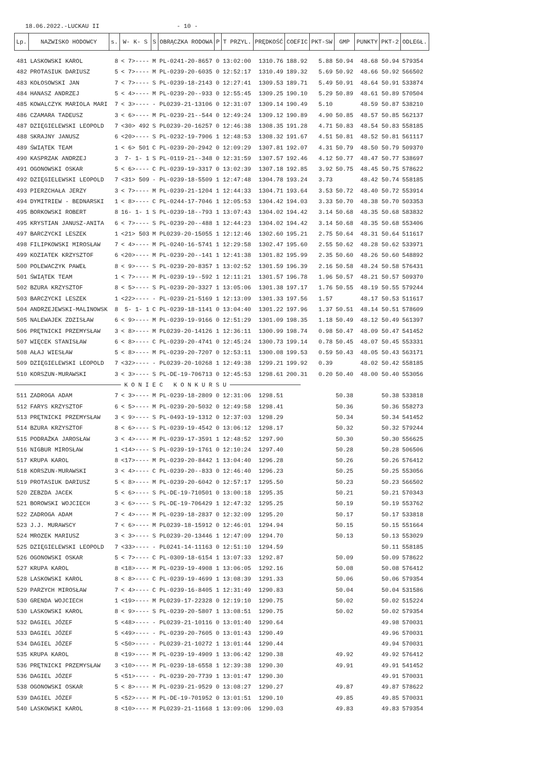18.06.2022.-LUCKAU II - 10 -
| Lp. | NAZWISKO HODOWCY | s. | W- K- S | S | OBRĄCZKA RODOWA | P | T PRZYL. | PRĘDKOŚĆ | COEFIC | PKT-SW | GMP | PUNKTY | PKT-2 | ODLEGŁ. |
| --- | --- | --- | --- | --- | --- | --- | --- | --- | --- | --- | --- | --- | --- | --- |
| 481 | LASKOWSKI KAROL | 8 | < 7>---- | M | PL-0241-20-8657 | 0 | 13:02:00 | 1310.76 | 188.92 | 5.88 | 50.94 | 48.68 | 50.94 | 579354 |
| 482 | PROTASIUK DARIUSZ | 5 | < 7>---- | M | PL-0239-20-6035 | 0 | 12:52:17 | 1310.49 | 189.32 | 5.69 | 50.92 | 48.66 | 50.92 | 566502 |
| 483 | KOŁOSOWSKI JAN | 7 | < 7>---- | S | PL-0239-18-2143 | 0 | 12:27:41 | 1309.53 | 189.71 | 5.49 | 50.91 | 48.64 | 50.91 | 533874 |
| 484 | HANASZ ANDRZEJ | 5 | < 4>---- | M | PL-0239-20--933 | 0 | 12:55:45 | 1309.25 | 190.10 | 5.29 | 50.89 | 48.61 | 50.89 | 570504 |
| 485 | KOWALCZYK MARIOLA MARI | 7 | < 3>---- | - | PL0239-21-13106 | 0 | 12:31:07 | 1309.14 | 190.49 | 5.10 | | 48.59 | 50.87 | 538210 |
| 486 | CZAMARA TADEUSZ | 3 | < 6>---- | M | PL-0239-21--544 | 0 | 12:49:24 | 1309.12 | 190.89 | 4.90 | 50.85 | 48.57 | 50.85 | 562137 |
| 487 | DZIĘGIELEWSKI LEOPOLD | 7 | <30> 492 | S | PL0239-20-16257 | 0 | 12:46:38 | 1308.35 | 191.28 | 4.71 | 50.83 | 48.54 | 50.83 | 558185 |
| 488 | SKRAJNY JANUSZ | 6 | <20>---- | S | PL-0232-19-7906 | 1 | 12:48:53 | 1308.32 | 191.67 | 4.51 | 50.81 | 48.52 | 50.81 | 561117 |
| 489 | ŚWIĄTEK TEAM | 1 | < 6> 501 | C | PL-0239-20-2942 | 0 | 12:09:29 | 1307.81 | 192.07 | 4.31 | 50.79 | 48.50 | 50.79 | 509370 |
| 490 | KASPRZAK ANDRZEJ | 3 | 7- 1- 1 | S | PL-0119-21--348 | 0 | 12:31:59 | 1307.57 | 192.46 | 4.12 | 50.77 | 48.47 | 50.77 | 538697 |
| 491 | OGONOWSKI OSKAR | 5 | < 6>---- | C | PL-0239-19-3317 | 0 | 13:02:39 | 1307.18 | 192.85 | 3.92 | 50.75 | 48.45 | 50.75 | 578622 |
| 492 | DZIĘGIELEWSKI LEOPOLD | 7 | <31> 509 | - | PL-0239-18-5509 | 1 | 12:47:48 | 1304.78 | 193.24 | 3.73 | | 48.42 | 50.74 | 558185 |
| 493 | PIERZCHAŁA JERZY | 3 | < 7>---- | M | PL-0239-21-1204 | 1 | 12:44:33 | 1304.71 | 193.64 | 3.53 | 50.72 | 48.40 | 50.72 | 553914 |
| 494 | DYMITRIEW - BEDNARSKI | 1 | < 8>---- | C | PL-0244-17-7046 | 1 | 12:05:53 | 1304.42 | 194.03 | 3.33 | 50.70 | 48.38 | 50.70 | 503353 |
| 495 | BORKOWSKI ROBERT | 8 | 16- 1- 1 | S | PL-0239-18--793 | 1 | 13:07:43 | 1304.02 | 194.42 | 3.14 | 50.68 | 48.35 | 50.68 | 583832 |
| 495 | KRYSTIAN JANUSZ-ANITA | 6 | < 7>---- | S | PL-0239-20--488 | 1 | 12:44:23 | 1304.02 | 194.42 | 3.14 | 50.68 | 48.35 | 50.68 | 553406 |
| 497 | BARCZYCKI LESZEK | 1 | <21> 503 | M | PL0239-20-15055 | 1 | 12:12:46 | 1302.60 | 195.21 | 2.75 | 50.64 | 48.31 | 50.64 | 511617 |
| 498 | FILIPKOWSKI MIROSŁAW | 7 | < 4>---- | M | PL-0240-16-5741 | 1 | 12:29:58 | 1302.47 | 195.60 | 2.55 | 50.62 | 48.28 | 50.62 | 533971 |
| 499 | KOZIATEK KRZYSZTOF | 6 | <20>---- | M | PL-0239-20--141 | 1 | 12:41:38 | 1301.82 | 195.99 | 2.35 | 50.60 | 48.26 | 50.60 | 548892 |
| 500 | POLEWACZYK PAWEŁ | 8 | < 9>---- | S | PL-0239-20-8357 | 1 | 13:02:52 | 1301.59 | 196.39 | 2.16 | 50.58 | 48.24 | 50.58 | 576431 |
| 501 | ŚWIĄTEK TEAM | 1 | < 7>---- | M | PL-0239-19--592 | 1 | 12:11:21 | 1301.57 | 196.78 | 1.96 | 50.57 | 48.21 | 50.57 | 509370 |
| 502 | BZURA KRZYSZTOF | 8 | < 5>---- | S | PL-0239-20-3327 | 1 | 13:05:06 | 1301.38 | 197.17 | 1.76 | 50.55 | 48.19 | 50.55 | 579244 |
| 503 | BARCZYCKI LESZEK | 1 | <22>---- | - | PL-0239-21-5169 | 1 | 12:13:09 | 1301.33 | 197.56 | 1.57 | | 48.17 | 50.53 | 511617 |
| 504 | ANDRZEJEWSKI-MALINOWSK | 8 | 5- 1- 1 | C | PL-0239-18-1141 | 0 | 13:04:40 | 1301.22 | 197.96 | 1.37 | 50.51 | 48.14 | 50.51 | 578609 |
| 505 | NALEWAJEK ZDZISŁAW | 6 | < 9>---- | M | PL-0239-19-9166 | 0 | 12:51:29 | 1301.09 | 198.35 | 1.18 | 50.49 | 48.12 | 50.49 | 561397 |
| 506 | PRĘTNICKI PRZEMYSŁAW | 3 | < 8>---- | M | PL0239-20-14126 | 1 | 12:36:11 | 1300.99 | 198.74 | 0.98 | 50.47 | 48.09 | 50.47 | 541452 |
| 507 | WIĘCEK STANISŁAW | 6 | < 8>---- | C | PL-0239-20-4741 | 0 | 12:45:24 | 1300.73 | 199.14 | 0.78 | 50.45 | 48.07 | 50.45 | 553331 |
| 508 | AŁAJ WIESŁAW | 5 | < 8>---- | M | PL-0239-20-7207 | 0 | 12:53:11 | 1300.08 | 199.53 | 0.59 | 50.43 | 48.05 | 50.43 | 563171 |
| 509 | DZIĘGIELEWSKI LEOPOLD | 7 | <32>---- | - | PL0239-20-10268 | 1 | 12:49:38 | 1299.21 | 199.92 | 0.39 | | 48.02 | 50.42 | 558185 |
| 510 | KORSZUN-MURAWSKI | 3 | < 3>---- | S | PL-DE-19-706713 | 0 | 12:45:53 | 1298.61 | 200.31 | 0.20 | 50.40 | 48.00 | 50.40 | 553056 |
| K O N I E C K O N K U R S U | | | | | | | | | | | | | | |
| 511 | ZADROGA ADAM | 7 | < 3>---- | M | PL-0239-18-2809 | 0 | 12:31:06 | 1298.51 | | | 50.38 | | 50.38 | 533818 |
| 512 | FARYS KRZYSZTOF | 6 | < 5>---- | M | PL-0239-20-5032 | 0 | 12:49:58 | 1298.41 | | | 50.36 | | 50.36 | 558273 |
| 513 | PRĘTNICKI PRZEMYSŁAW | 3 | < 9>---- | S | PL-0493-19-1312 | 0 | 12:37:03 | 1298.29 | | | 50.34 | | 50.34 | 541452 |
| 514 | BZURA KRZYSZTOF | 8 | < 6>---- | S | PL-0239-19-4542 | 0 | 13:06:12 | 1298.17 | | | 50.32 | | 50.32 | 579244 |
| 515 | PODRAŻKA JAROSŁAW | 3 | < 4>---- | M | PL-0239-17-3591 | 1 | 12:48:52 | 1297.90 | | | 50.30 | | 50.30 | 556625 |
| 516 | NIGBUR MIROSŁAW | 1 | <14>---- | S | PL-0239-19-1761 | 0 | 12:10:24 | 1297.40 | | | 50.28 | | 50.28 | 506506 |
| 517 | KRUPA KAROL | 8 | <17>---- | M | PL-0239-20-8442 | 1 | 13:04:40 | 1296.28 | | | 50.26 | | 50.26 | 576412 |
| 518 | KORSZUN-MURAWSKI | 3 | < 4>---- | C | PL-0239-20--833 | 0 | 12:46:40 | 1296.23 | | | 50.25 | | 50.25 | 553056 |
| 519 | PROTASIUK DARIUSZ | 5 | < 8>---- | M | PL-0239-20-6042 | 0 | 12:57:17 | 1295.50 | | | 50.23 | | 50.23 | 566502 |
| 520 | ZEBZDA JACEK | 5 | < 6>---- | S | PL-DE-19-710501 | 0 | 13:00:18 | 1295.35 | | | 50.21 | | 50.21 | 570343 |
| 521 | BOROWSKI WOJCIECH | 3 | < 6>---- | S | PL-DE-19-706429 | 1 | 12:47:32 | 1295.25 | | | 50.19 | | 50.19 | 553762 |
| 522 | ZADROGA ADAM | 7 | < 4>---- | M | PL-0239-18-2837 | 0 | 12:32:09 | 1295.20 | | | 50.17 | | 50.17 | 533818 |
| 523 | J.J. MURAWSCY | 7 | < 6>---- | M | PL0239-18-15912 | 0 | 12:46:01 | 1294.94 | | | 50.15 | | 50.15 | 551664 |
| 524 | MROZEK MARIUSZ | 3 | < 3>---- | S | PL0239-20-13446 | 1 | 12:47:09 | 1294.70 | | | 50.13 | | 50.13 | 553029 |
| 525 | DZIĘGIELEWSKI LEOPOLD | 7 | <33>---- | - | PL0241-14-11163 | 0 | 12:51:10 | 1294.59 | | | | | 50.11 | 558185 |
| 526 | OGONOWSKI OSKAR | 5 | < 7>---- | C | PL-0309-18-6154 | 1 | 13:07:33 | 1292.87 | | | 50.09 | | 50.09 | 578622 |
| 527 | KRUPA KAROL | 8 | <18>---- | M | PL-0239-19-4908 | 1 | 13:06:05 | 1292.16 | | | 50.08 | | 50.08 | 576412 |
| 528 | LASKOWSKI KAROL | 8 | < 8>---- | C | PL-0239-19-4699 | 1 | 13:08:39 | 1291.33 | | | 50.06 | | 50.06 | 579354 |
| 529 | PARZYCH MIROSŁAW | 7 | < 4>---- | C | PL-0239-16-8405 | 1 | 12:31:49 | 1290.83 | | | 50.04 | | 50.04 | 531586 |
| 530 | GRENDA WOJCIECH | 1 | <19>---- | M | PL0239-17-22328 | 0 | 12:19:10 | 1290.75 | | | 50.02 | | 50.02 | 515224 |
| 530 | LASKOWSKI KAROL | 8 | < 9>---- | S | PL-0239-20-5807 | 1 | 13:08:51 | 1290.75 | | | 50.02 | | 50.02 | 579354 |
| 532 | DAGIEL JÓZEF | 5 | <48>---- | - | PL0239-21-10116 | 0 | 13:01:40 | 1290.64 | | | | | 49.98 | 570031 |
| 533 | DAGIEL JÓZEF | 5 | <49>---- | - | PL-0239-20-7605 | 0 | 13:01:43 | 1290.49 | | | | | 49.96 | 570031 |
| 534 | DAGIEL JÓZEF | 5 | <50>---- | - | PL0239-21-10272 | 1 | 13:01:44 | 1290.44 | | | | | 49.94 | 570031 |
| 535 | KRUPA KAROL | 8 | <19>---- | M | PL-0239-19-4909 | 1 | 13:06:42 | 1290.38 | | | 49.92 | | 49.92 | 576412 |
| 536 | PRĘTNICKI PRZEMYSŁAW | 3 | <10>---- | M | PL-0239-18-6558 | 1 | 12:39:38 | 1290.30 | | | 49.91 | | 49.91 | 541452 |
| 536 | DAGIEL JÓZEF | 5 | <51>---- | - | PL-0239-20-7739 | 1 | 13:01:47 | 1290.30 | | | | | 49.91 | 570031 |
| 538 | OGONOWSKI OSKAR | 5 | < 8>---- | M | PL-0239-21-9529 | 0 | 13:08:27 | 1290.27 | | | 49.87 | | 49.87 | 578622 |
| 539 | DAGIEL JÓZEF | 5 | <52>---- | M | PL-DE-19-701952 | 0 | 13:01:51 | 1290.10 | | | 49.85 | | 49.85 | 570031 |
| 540 | LASKOWSKI KAROL | 8 | <10>---- | M | PL0239-21-11668 | 1 | 13:09:06 | 1290.03 | | | 49.83 | | 49.83 | 579354 |